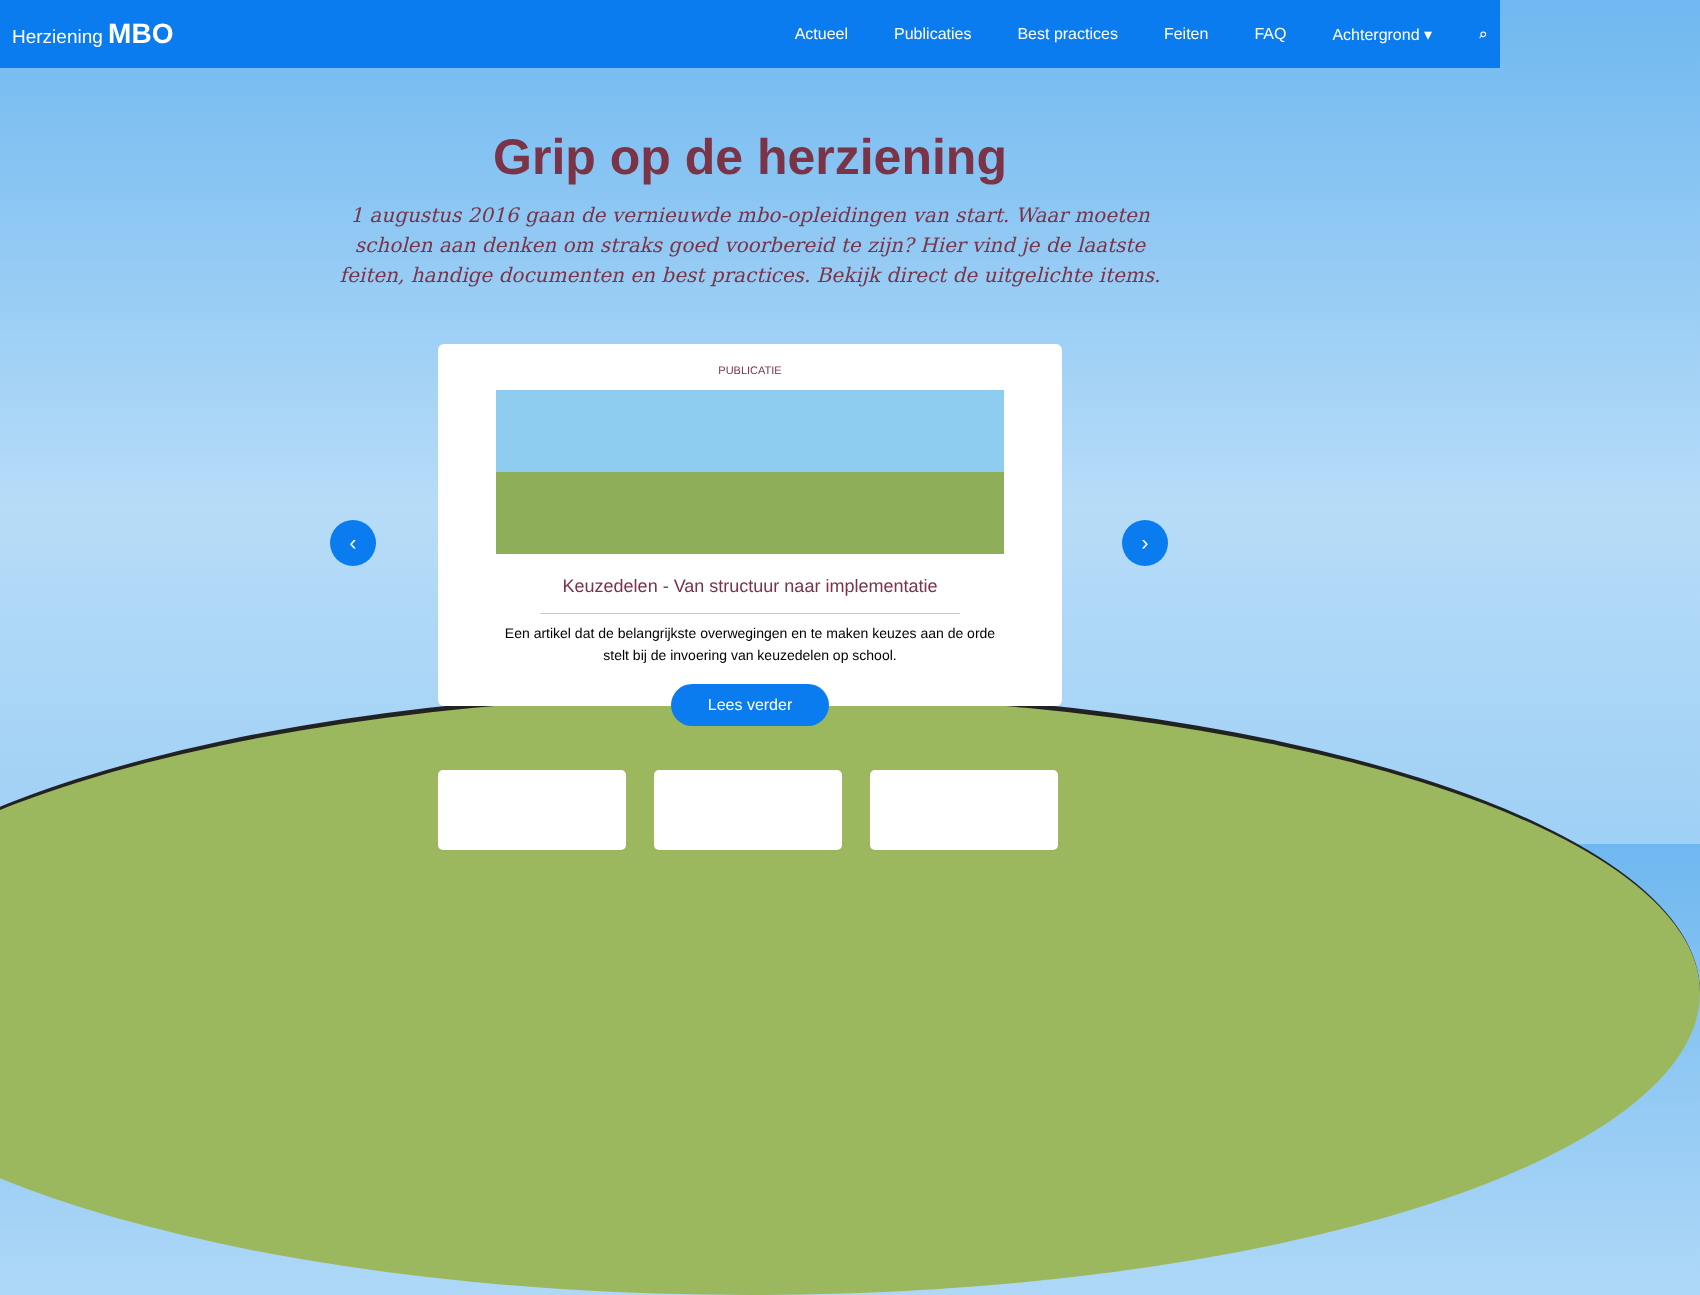Herziening MBO
Actueel Publicaties Best practices Feiten FAQ Achtergrond ▾ ⌕
Grip op de herziening
1 augustus 2016 gaan de vernieuwde mbo-opleidingen van start. Waar moeten scholen aan denken om straks goed voorbereid te zijn? Hier vind je de laatste feiten, handige documenten en best practices. Bekijk direct de uitgelichte items.
‹ ›
PUBLICATIE
Keuzedelen - Van structuur naar implementatie
Een artikel dat de belangrijkste overwegingen en te maken keuzes aan de orde stelt bij de invoering van keuzedelen op school.
Lees verder